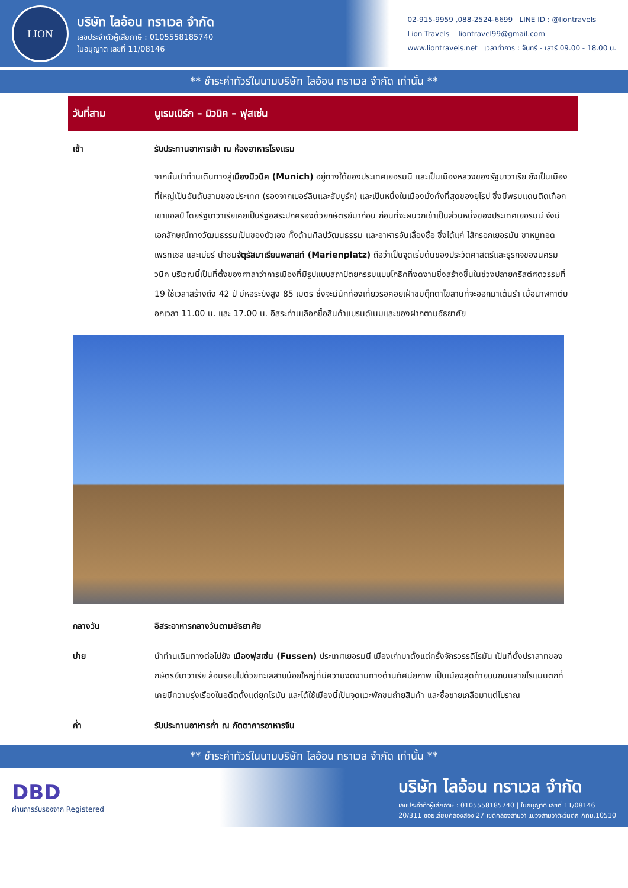LION
บริษัท ไลอ้อน ทราเวล จำกัด
เลขประจำตัวผู้เสียภาษี : 0105558185740
ใบอนุญาต เลขที่ 11/08146
02-915-9959 ,088-2524-6699 LINE ID : @liontravels
Lion Travels liontravel99@gmail.com
www.liontravels.net เวลาทำการ : จันทร์ - เสาร์ 09.00 - 18.00 น.
** ชำระค่าทัวร์ในนามบริษัท ไลอ้อน ทราเวล จำกัด เท่านั้น **
วันที่สาม นูเรมเบิร์ก – มิวนิค – ฟุสเซ่น
เช้า รับประทานอาหารเช้า ณ ห้องอาหารโรงแรม
จากนั้นนำท่านเดินทางสู่เมืองมิวนิค (Munich) อยู่ทางใต้ของประเทศเยอรมนี และเป็นเมืองหลวงของรัฐบาวาเรีย ยังเป็นเมืองที่ใหญ่เป็นอันดับสามของประเทศ (รองจากเบอร์ลินและฮัมบูร์ก) และเป็นหนึ่งในเมืองมั่งคั่งที่สุดของยุโรป ซึ่งมีพรมแดนติดเทือกเขาแอลป์ โดยรัฐบาวาเรียเคยเป็นรัฐอิสระปกครองด้วยกษัตริย์มาก่อน ก่อนที่จะผนวกเข้าเป็นส่วนหนึ่งของประเทศเยอรมนี จึงมีเอกลักษณ์ทางวัฒนธรรมเป็นของตัวเอง ทั้งด้านศิลปวัฒนธรรม และอาหารอันเลื่องชื่อ ซึ่งได้แก่ ไส้กรอกเยอรมัน ขาหมูทอด เพรทเซล และเบียร์ นำชมจัตุรัสมาเรียนพลาสท์ (Marienplatz) ถือว่าเป็นจุดเริ่มต้นของประวัติศาสตร์และธุรกิจของนครมิวนิค บริเวณนี้เป็นที่ตั้งของศาลาว่าการเมืองที่มีรูปแบบสถาปัตยกรรมแบบโกธิคที่งดงามซึ่งสร้างขึ้นในช่วงปลายคริสต์ศตวรรษที่ 19 ใช้เวลาสร้างถึง 42 ปี มีหอระฆังสูง 85 เมตร ซึ่งจะมีนักท่องเที่ยวรอคอยเฝ้าชมตุ๊กตาไขลานที่จะออกมาเต้นรำ เมื่อนาฬิกาตีบอกเวลา 11.00 น. และ 17.00 น. อิสระท่านเลือกซื้อสินค้าแบรนด์เนมและของฝากตามอัธยาศัย
กลางวัน อิสระอาหารกลางวันตามอัธยาศัย
บ่าย นำท่านเดินทางต่อไปยัง เมืองฟุสเซ่น (Fussen) ประเทศเยอรมนี เมืองเก่ามาตั้งแต่ครั้งจักรวรรดิโรมัน เป็นที่ตั้งปราสาทของกษัตริย์บาวาเรีย ล้อมรอบไปด้วยทะเลสาบน้อยใหญ่ที่มีความงดงามทางด้านทัศนียภาพ เป็นเมืองสุดท้ายบนถนนสายโรแมนติกที่เคยมีความรุ่งเรืองในอดีตตั้งแต่ยุคโรมัน และได้ใช้เมืองนี้เป็นจุดแวะพักขนถ่ายสินค้า และซื้อขายเกลือมาแต่โบราณ
ค่ำ รับประทานอาหารค่ำ ณ ภัตตาคารอาหารจีน
** ชำระค่าทัวร์ในนามบริษัท ไลอ้อน ทราเวล จำกัด เท่านั้น **
DBD
ผ่านการรับรองจาก Registered
บริษัท ไลอ้อน ทราเวล จำกัด
เลขประจำตัวผู้เสียภาษี : 0105558185740 | ใบอนุญาต เลขที่ 11/08146
20/311 ซอยเลียบคลองสอง 27 เขตคลองสามวา แขวงสามวาตะวันตก กทม.10510